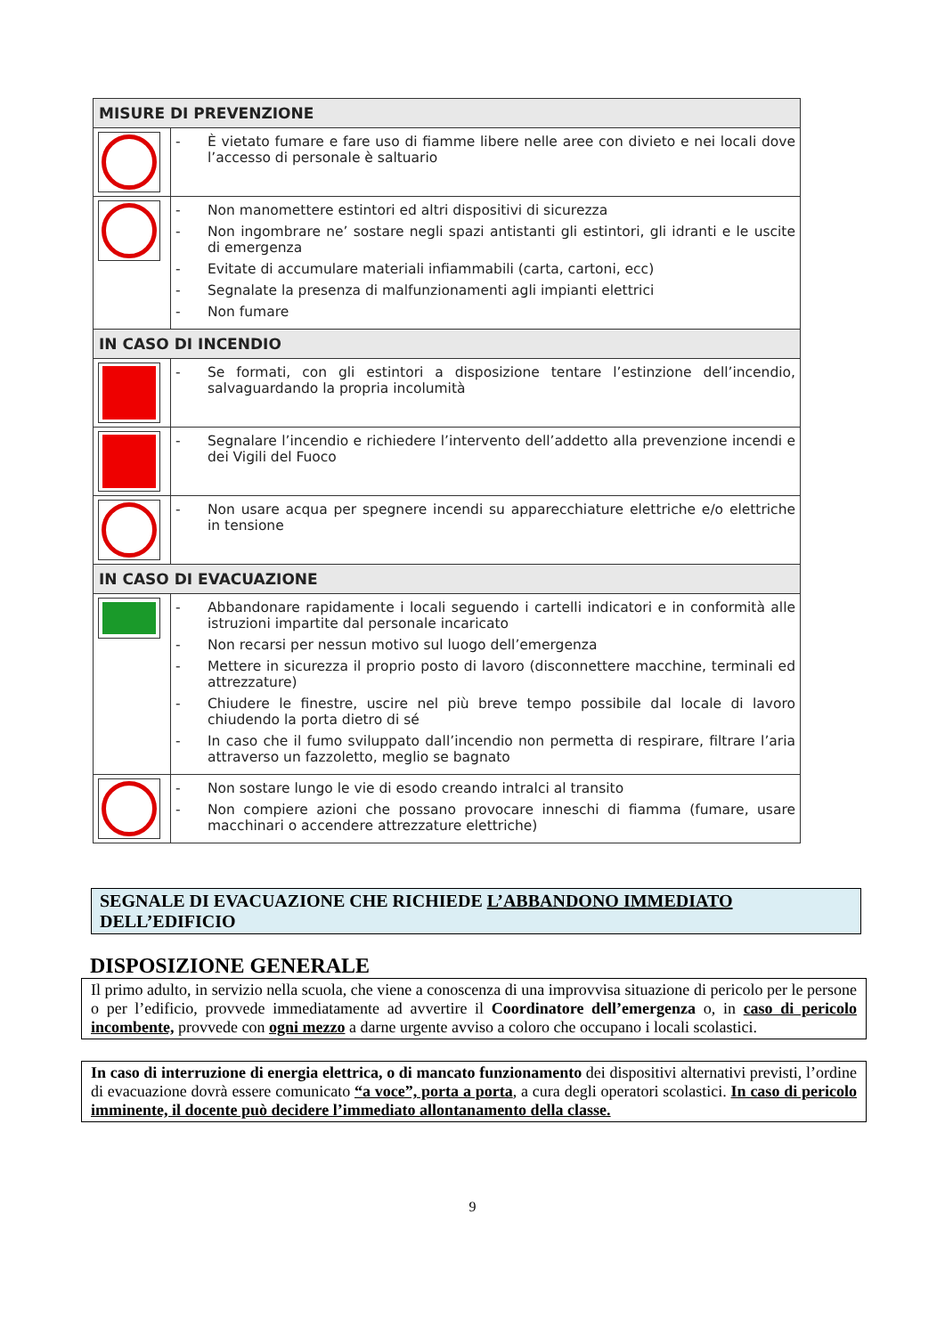| MISURE DI PREVENZIONE | |
| --- | --- |
| | - È vietato fumare e fare uso di fiamme libere nelle aree con divieto e nei locali dove l’accesso di personale è saltuario |
| | - Non manomettere estintori ed altri dispositivi di sicurezza - Non ingombrare ne’ sostare negli spazi antistanti gli estintori, gli idranti e le uscite di emergenza - Evitate di accumulare materiali infiammabili (carta, cartoni, ecc) - Segnalate la presenza di malfunzionamenti agli impianti elettrici - Non fumare |
| IN CASO DI INCENDIO | |
| | - Se formati, con gli estintori a disposizione tentare l’estinzione dell’incendio, salvaguardando la propria incolumità |
| | - Segnalare l’incendio e richiedere l’intervento dell’addetto alla prevenzione incendi e dei Vigili del Fuoco |
| | - Non usare acqua per spegnere incendi su apparecchiature elettriche e/o elettriche in tensione |
| IN CASO DI EVACUAZIONE | |
| | - Abbandonare rapidamente i locali seguendo i cartelli indicatori e in conformità alle istruzioni impartite dal personale incaricato - Non recarsi per nessun motivo sul luogo dell’emergenza - Mettere in sicurezza il proprio posto di lavoro (disconnettere macchine, terminali ed attrezzature) - Chiudere le finestre, uscire nel più breve tempo possibile dal locale di lavoro chiudendo la porta dietro di sé - In caso che il fumo sviluppato dall’incendio non permetta di respirare, filtrare l’aria attraverso un fazzoletto, meglio se bagnato |
| | - Non sostare lungo le vie di esodo creando intralci al transito - Non compiere azioni che possano provocare inneschi di fiamma (fumare, usare macchinari o accendere attrezzature elettriche) |
SEGNALE DI EVACUAZIONE CHE RICHIEDE L’ABBANDONO IMMEDIATO DELL’EDIFICIO
DISPOSIZIONE GENERALE
Il primo adulto, in servizio nella scuola, che viene a conoscenza di una improvvisa situazione di pericolo per le persone o per l’edificio, provvede immediatamente ad avvertire il Coordinatore dell’emergenza o, in caso di pericolo incombente, provvede con ogni mezzo a darne urgente avviso a coloro che occupano i locali scolastici.
In caso di interruzione di energia elettrica, o di mancato funzionamento dei dispositivi alternativi previsti, l’ordine di evacuazione dovrà essere comunicato “a voce”, porta a porta, a cura degli operatori scolastici. In caso di pericolo imminente, il docente può decidere l’immediato allontanamento della classe.
9